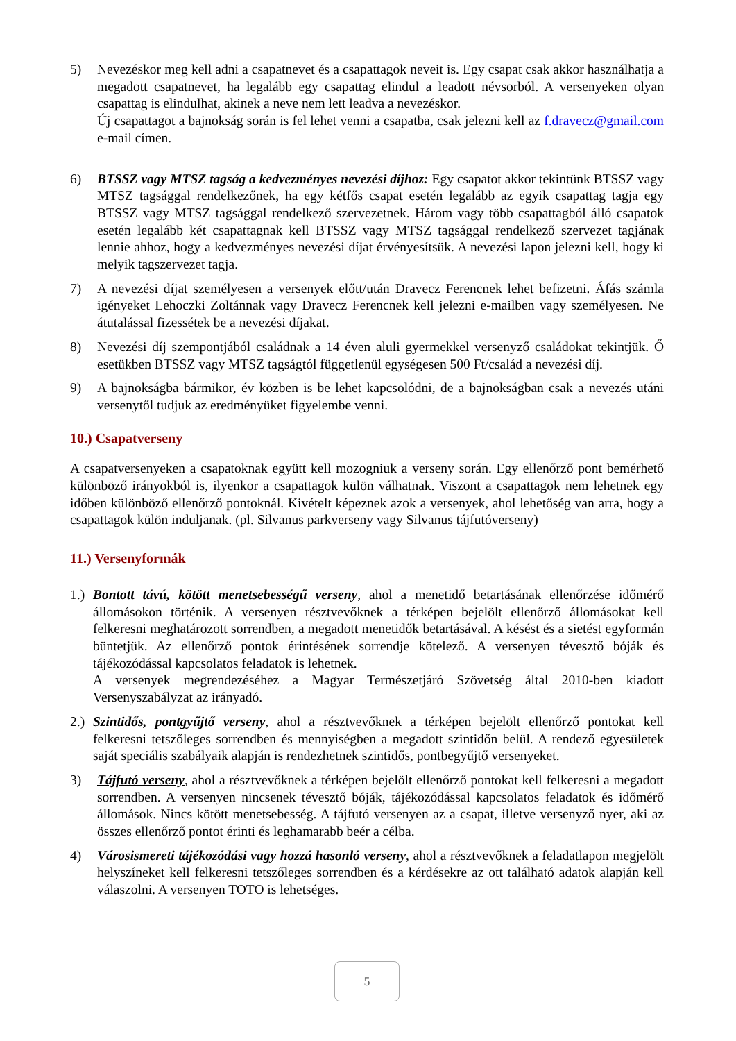5) Nevezéskor meg kell adni a csapatnevet és a csapattagok neveit is. Egy csapat csak akkor használhatja a megadott csapatnevet, ha legalább egy csapattag elindul a leadott névsorból. A versenyeken olyan csapattag is elindulhat, akinek a neve nem lett leadva a nevezéskor.
Új csapattagot a bajnokság során is fel lehet venni a csapatba, csak jelezni kell az f.dravecz@gmail.com e-mail címen.
6) BTSSZ vagy MTSZ tagság a kedvezményes nevezési díjhoz: Egy csapatot akkor tekintünk BTSSZ vagy MTSZ tagsággal rendelkezőnek, ha egy kétfős csapat esetén legalább az egyik csapattag tagja egy BTSSZ vagy MTSZ tagsággal rendelkező szervezetnek. Három vagy több csapattagból álló csapatok esetén legalább két csapattagnak kell BTSSZ vagy MTSZ tagsággal rendelkező szervezet tagjának lennie ahhoz, hogy a kedvezményes nevezési díjat érvényesítsük. A nevezési lapon jelezni kell, hogy ki melyik tagszervezet tagja.
7) A nevezési díjat személyesen a versenyek előtt/után Dravecz Ferencnek lehet befizetni. Áfás számla igényeket Lehoczki Zoltánnak vagy Dravecz Ferencnek kell jelezni e-mailben vagy személyesen. Ne átutalással fizessétek be a nevezési díjakat.
8) Nevezési díj szempontjából családnak a 14 éven aluli gyermekkel versenyző családokat tekintjük. Ő esetükben BTSSZ vagy MTSZ tagságtól függetlenül egységesen 500 Ft/család a nevezési díj.
9) A bajnokságba bármikor, év közben is be lehet kapcsolódni, de a bajnokságban csak a nevezés utáni versenytől tudjuk az eredményüket figyelembe venni.
10.) Csapatverseny
A csapatversenyeken a csapatoknak együtt kell mozogniuk a verseny során. Egy ellenőrző pont bemérhető különböző irányokból is, ilyenkor a csapattagok külön válhatnak. Viszont a csapattagok nem lehetnek egy időben különböző ellenőrző pontoknál. Kivételt képeznek azok a versenyek, ahol lehetőség van arra, hogy a csapattagok külön induljanak. (pl. Silvanus parkverseny vagy Silvanus tájfutóverseny)
11.) Versenyformák
1.)
Bontott távú, kötött menetsebességű verseny, ahol a menetidő betartásának ellenőrzése időmérő állomásokon történik. A versenyen résztvevőknek a térképen bejelölt ellenőrző állomásokat kell felkeresni meghatározott sorrendben, a megadott menetidők betartásával. A késést és a sietést egyformán büntetjük. Az ellenőrző pontok érintésének sorrendje kötelező. A versenyen tévesztő bóják és tájékozódással kapcsolatos feladatok is lehetnek.
A versenyek megrendezéséhez a Magyar Természetjáró Szövetség által 2010-ben kiadott Versenyszabályzat az irányadó.
2.)
Szintidős, pontgyűjtő verseny, ahol a résztvevőknek a térképen bejelölt ellenőrző pontokat kell felkeresni tetszőleges sorrendben és mennyiségben a megadott szintidőn belül. A rendező egyesületek saját speciális szabályaik alapján is rendezhetnek szintidős, pontbegyűjtő versenyeket.
3) Tájfutó verseny, ahol a résztvevőknek a térképen bejelölt ellenőrző pontokat kell felkeresni a megadott sorrendben. A versenyen nincsenek tévesztő bóják, tájékozódással kapcsolatos feladatok és időmérő állomások. Nincs kötött menetsebesség. A tájfutó versenyen az a csapat, illetve versenyző nyer, aki az összes ellenőrző pontot érinti és leghamarabb beér a célba.
4) Városismereti tájékozódási vagy hozzá hasonló verseny, ahol a résztvevőknek a feladatlapon megjelölt helyszíneket kell felkeresni tetszőleges sorrendben és a kérdésekre az ott található adatok alapján kell válaszolni. A versenyen TOTO is lehetséges.
5